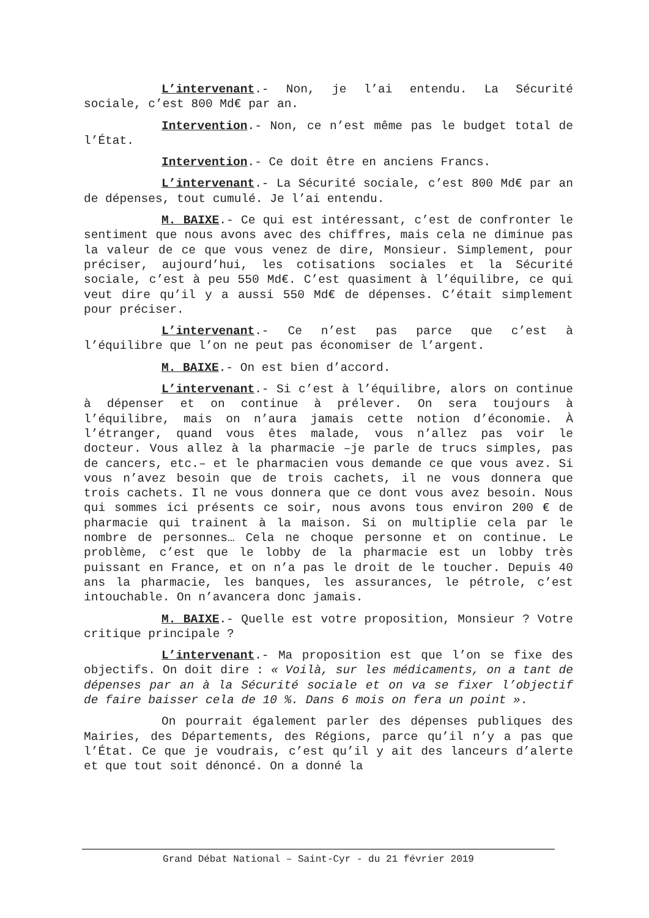L’intervenant.- Non, je l’ai entendu. La Sécurité sociale, c’est 800 Md€ par an.
Intervention.- Non, ce n’est même pas le budget total de l’État.
Intervention.- Ce doit être en anciens Francs.
L’intervenant.- La Sécurité sociale, c’est 800 Md€ par an de dépenses, tout cumulé. Je l’ai entendu.
M. BAIXE.- Ce qui est intéressant, c’est de confronter le sentiment que nous avons avec des chiffres, mais cela ne diminue pas la valeur de ce que vous venez de dire, Monsieur. Simplement, pour préciser, aujourd’hui, les cotisations sociales et la Sécurité sociale, c’est à peu 550 Md€. C’est quasiment à l’équilibre, ce qui veut dire qu’il y a aussi 550 Md€ de dépenses. C’était simplement pour préciser.
L’intervenant.- Ce n’est pas parce que c’est à l’équilibre que l’on ne peut pas économiser de l’argent.
M. BAIXE.- On est bien d’accord.
L’intervenant.- Si c’est à l’équilibre, alors on continue à dépenser et on continue à prélever. On sera toujours à l’équilibre, mais on n’aura jamais cette notion d’économie. À l’étranger, quand vous êtes malade, vous n’allez pas voir le docteur. Vous allez à la pharmacie –je parle de trucs simples, pas de cancers, etc.– et le pharmacien vous demande ce que vous avez. Si vous n’avez besoin que de trois cachets, il ne vous donnera que trois cachets. Il ne vous donnera que ce dont vous avez besoin. Nous qui sommes ici présents ce soir, nous avons tous environ 200 € de pharmacie qui trainent à la maison. Si on multiplie cela par le nombre de personnes… Cela ne choque personne et on continue. Le problème, c’est que le lobby de la pharmacie est un lobby très puissant en France, et on n’a pas le droit de le toucher. Depuis 40 ans la pharmacie, les banques, les assurances, le pétrole, c’est intouchable. On n’avancera donc jamais.
M. BAIXE.- Quelle est votre proposition, Monsieur ? Votre critique principale ?
L’intervenant.- Ma proposition est que l’on se fixe des objectifs. On doit dire : « Voilà, sur les médicaments, on a tant de dépenses par an à la Sécurité sociale et on va se fixer l’objectif de faire baisser cela de 10 %. Dans 6 mois on fera un point ».
On pourrait également parler des dépenses publiques des Mairies, des Départements, des Régions, parce qu’il n’y a pas que l’État. Ce que je voudrais, c’est qu’il y ait des lanceurs d’alerte et que tout soit dénoncé. On a donné la
Grand Débat National – Saint-Cyr - du 21 février 2019